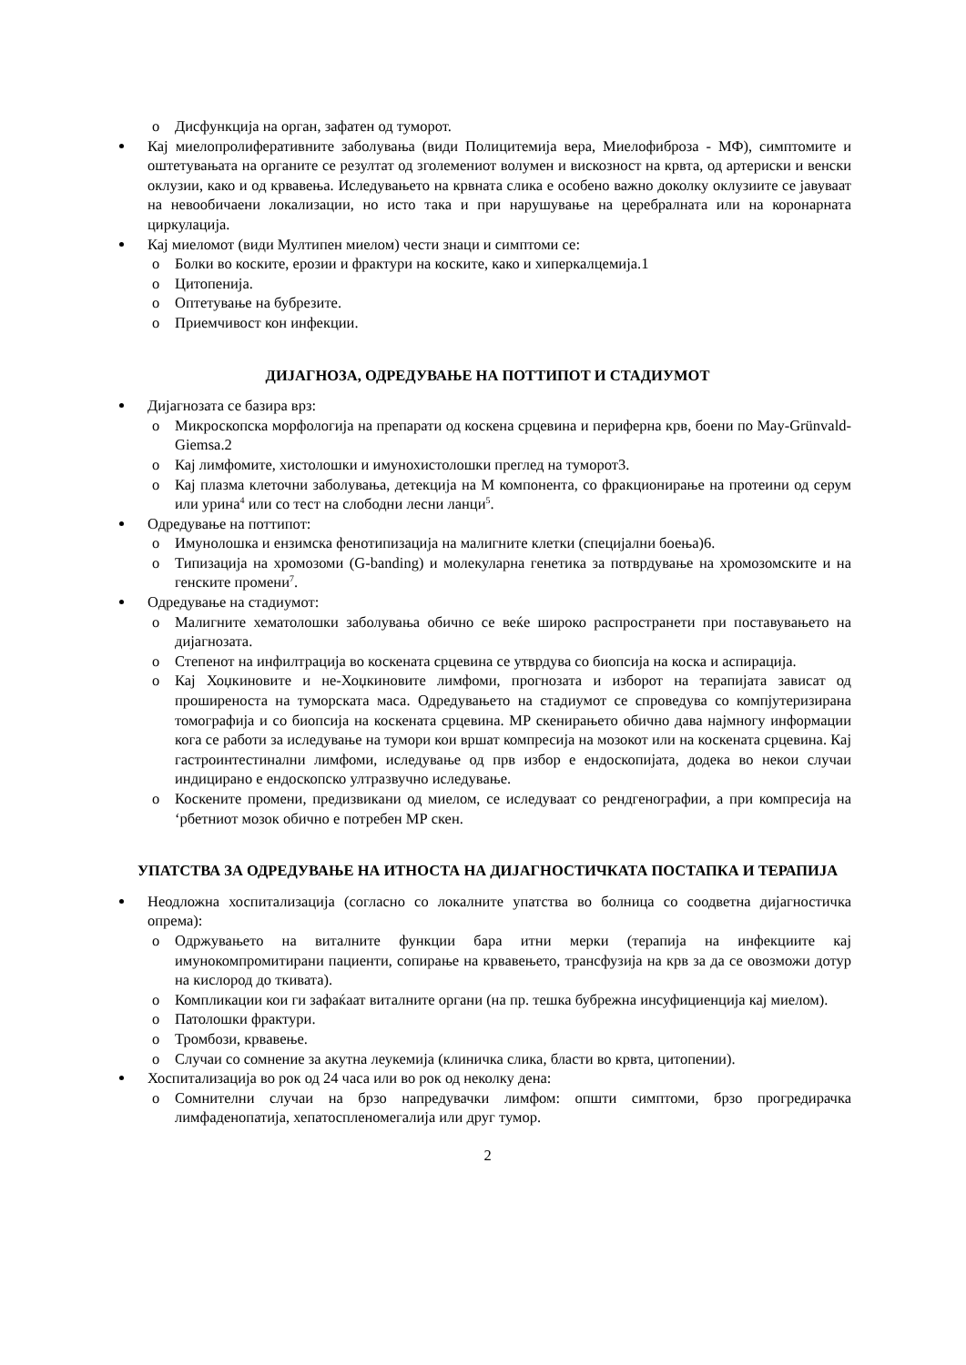o Дисфункција на орган, зафатен од туморот.
Кај миелопролиферативните заболувања (види Полицитемија вера, Миелофиброза - МФ), симптомите и оштетувањата на органите се резултат од зголемениот волумен и вискозност на крвта, од артериски и венски оклузии, како и од крвавења. Иследувањето на крвната слика е особено важно доколку оклузиите се јавуваат на невообичаени локализации, но исто така и при нарушување на церебралната или на коронарната циркулација.
Кај миеломот (види Мултипен миелом) чести знаци и симптоми се:
o Болки во коските, ерозии и фрактури на коските, како и хиперкалцемија.1
o Цитопенија.
o Оптетување на бубрезите.
o Приемчивост кон инфекции.
ДИЈАГНОЗА, ОДРЕДУВАЊЕ НА ПОТТИПОТ И СТАДИУМОТ
Дијагнозата се базира врз:
o Микроскопска морфологија на препарати од коскена срцевина и периферна крв, боени по May-Grünvald-Giemsa.2
o Кај лимфомите, хистолошки и имунохистолошки преглед на туморот3.
o Кај плазма клеточни заболувања, детекција на М компонента, со фракционирање на протеини од серум или урина<sup>4</sup> или со тест на слободни лесни ланци<sup>5</sup>.
Одредување на поттипот:
o Имунолошка и ензимска фенотипизација на малигните клетки (специјални боења)6.
o Типизација на хромозоми (G-banding) и молекуларна генетика за потврдување на хромозомските и на генските промени<sup>7</sup>.
Одредување на стадиумот:
o Малигните хематолошки заболувања обично се веќе широко распространети при поставувањето на дијагнозата.
o Степенот на инфилтрација во коскената срцевина се утврдува со биопсија на коска и аспирација.
o Кај Хоџкиновите и не-Хоџкиновите лимфоми, прогнозата и изборот на терапијата зависат од проширеноста на туморската маса. Одредувањето на стадиумот се спроведува со компјутеризирана томографија и со биопсија на коскената срцевина. МР скенирањето обично дава најмногу информации кога се работи за иследување на тумори кои вршат компресија на мозокот или на коскената срцевина. Кај гастроинтестинални лимфоми, иследување од прв избор е ендоскопијата, додека во некои случаи индицирано е ендоскопско ултразвучно иследување.
o Коскените промени, предизвикани од миелом, се иследуваат со рендгенографии, а при компресија на ‘рбетниот мозок обично е потребен МР скен.
УПАТСТВА ЗА ОДРЕДУВАЊЕ НА ИТНОСТА НА ДИЈАГНОСТИЧКАТА ПОСТАПКА И ТЕРАПИЈА
Неодложна хоспитализација (согласно со локалните упатства во болница со соодветна дијагностичка опрема):
o Одржувањето на виталните функции бара итни мерки (терапија на инфекциите кај имунокомпромитирани пациенти, сопирање на крвавењето, трансфузија на крв за да се овозможи дотур на кислород до ткивата).
o Компликации кои ги зафаќаат виталните органи (на пр. тешка бубрежна инсуфициенција кај миелом).
o Патолошки фрактури.
o Тромбози, крвавење.
o Случаи со сомнение за акутна леукемија (клиничка слика, бласти во крвта, цитопении).
Хоспитализација во рок од 24 часа или во рок од неколку дена:
o Сомнителни случаи на брзо напредувачки лимфом: општи симптоми, брзо прогредирачка лимфаденопатија, хепатоспленомегалија или друг тумор.
2